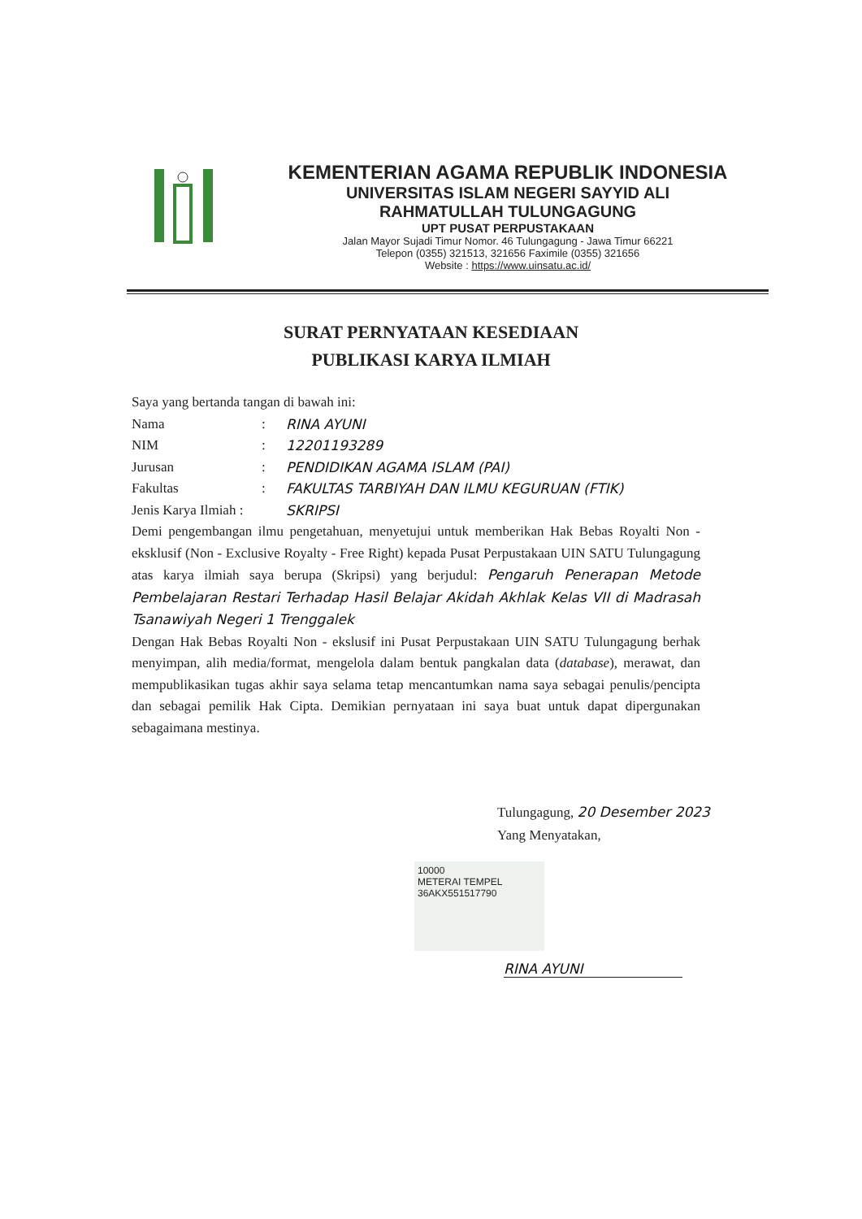KEMENTERIAN AGAMA REPUBLIK INDONESIA
UNIVERSITAS ISLAM NEGERI SAYYID ALI
RAHMATULLAH TULUNGAGUNG
UPT PUSAT PERPUSTAKAAN
Jalan Mayor Sujadi Timur Nomor. 46 Tulungagung - Jawa Timur 66221
Telepon (0355) 321513, 321656 Faximile (0355) 321656
Website : https://www.uinsatu.ac.id/
SURAT PERNYATAAN KESEDIAAN
PUBLIKASI KARYA ILMIAH
Saya yang bertanda tangan di bawah ini:
Nama: RINA AYUNI
NIM: 12201193289
Jurusan: PENDIDIKAN AGAMA ISLAM (PAI)
Fakultas: FAKULTAS TARBIYAH DAN ILMU KEGURUAN (FTIK)
Jenis Karya Ilmiah : SKRIPSI
Demi pengembangan ilmu pengetahuan, menyetujui untuk memberikan Hak Bebas Royalti Non - eksklusif (Non - Exclusive Royalty - Free Right) kepada Pusat Perpustakaan UIN SATU Tulungagung atas karya ilmiah saya berupa (Skripsi) yang berjudul: Pengaruh Penerapan Metode Pembelajaran Restari Terhadap Hasil Belajar Akidah Akhlak Kelas VII di Madrasah Tsanawiyah Negeri 1 Trenggalek
Dengan Hak Bebas Royalti Non - ekslusif ini Pusat Perpustakaan UIN SATU Tulungagung berhak menyimpan, alih media/format, mengelola dalam bentuk pangkalan data (database), merawat, dan mempublikasikan tugas akhir saya selama tetap mencantumkan nama saya sebagai penulis/pencipta dan sebagai pemilik Hak Cipta. Demikian pernyataan ini saya buat untuk dapat dipergunakan sebagaimana mestinya.
Tulungagung, 20 Desember 2023
Yang Menyatakan,
10000
METERAI TEMPEL
36AKX551517790
RINA AYUNI